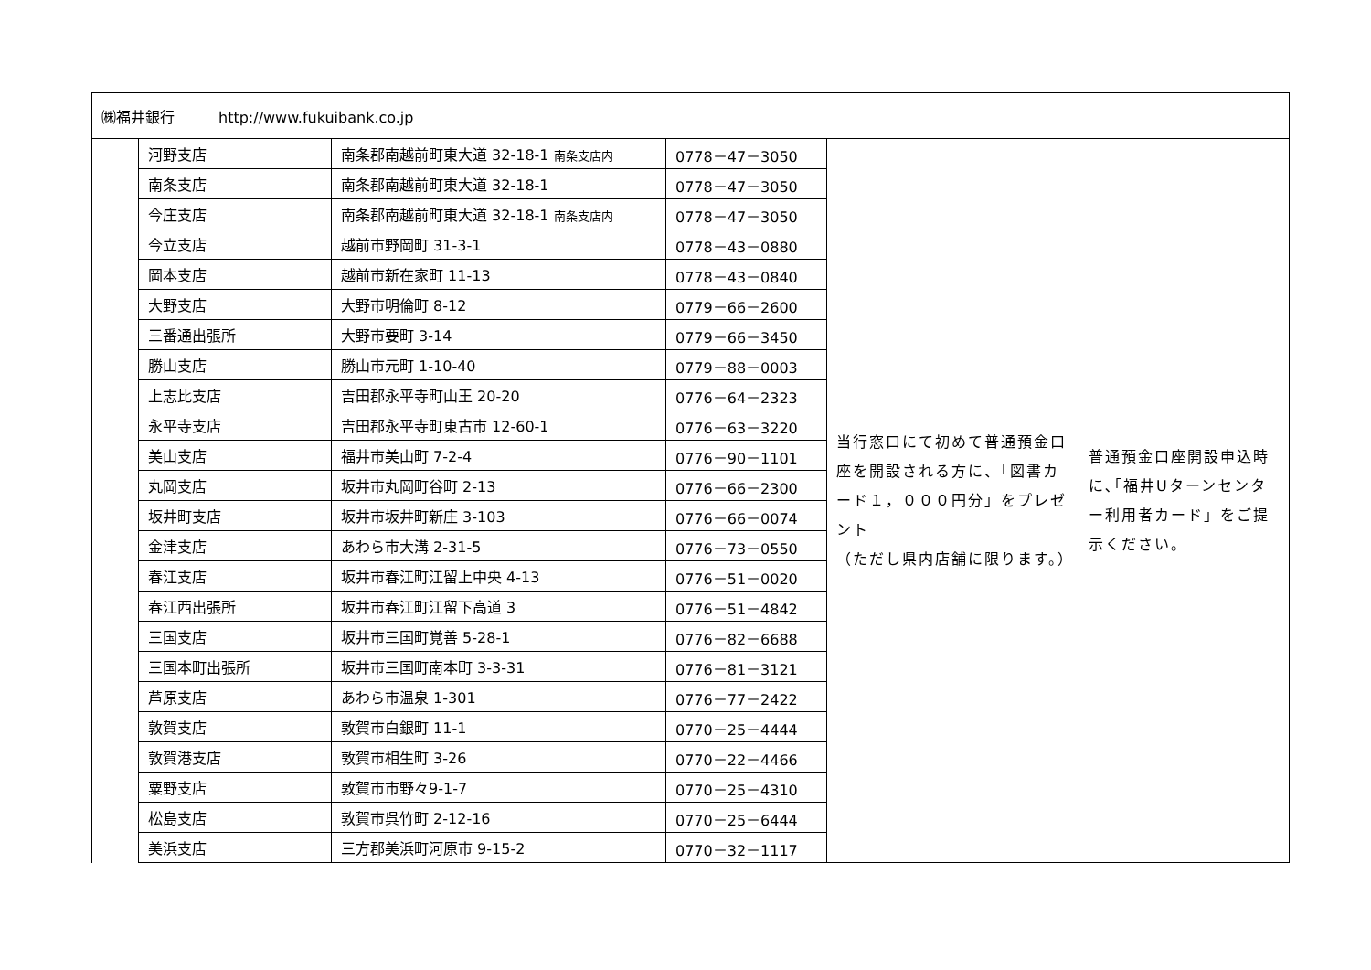| ㈱福井銀行 http://www.fukuibank.co.jp | | | | | |
| | 河野支店 | 南条郡南越前町東大道 32-18-1 南条支店内 | 0778－47－3050 | 当行窓口にて初めて普通預金口座を開設される方に、「図書カード１，０００円分」をプレゼント （ただし県内店舗に限ります。） | 普通預金口座開設申込時に､｢福井Uターンセンター利用者カード」をご提示ください。 |
| | 南条支店 | 南条郡南越前町東大道 32-18-1 | 0778－47－3050 | | |
| | 今庄支店 | 南条郡南越前町東大道 32-18-1 南条支店内 | 0778－47－3050 | | |
| | 今立支店 | 越前市野岡町 31-3-1 | 0778－43－0880 | | |
| | 岡本支店 | 越前市新在家町 11-13 | 0778－43－0840 | | |
| | 大野支店 | 大野市明倫町 8-12 | 0779－66－2600 | | |
| | 三番通出張所 | 大野市要町 3-14 | 0779－66－3450 | | |
| | 勝山支店 | 勝山市元町 1-10-40 | 0779－88－0003 | | |
| | 上志比支店 | 吉田郡永平寺町山王 20-20 | 0776－64－2323 | | |
| | 永平寺支店 | 吉田郡永平寺町東古市 12-60-1 | 0776－63－3220 | | |
| | 美山支店 | 福井市美山町 7-2-4 | 0776－90－1101 | | |
| | 丸岡支店 | 坂井市丸岡町谷町 2-13 | 0776－66－2300 | | |
| | 坂井町支店 | 坂井市坂井町新庄 3-103 | 0776－66－0074 | | |
| | 金津支店 | あわら市大溝 2-31-5 | 0776－73－0550 | | |
| | 春江支店 | 坂井市春江町江留上中央 4-13 | 0776－51－0020 | | |
| | 春江西出張所 | 坂井市春江町江留下高道 3 | 0776－51－4842 | | |
| | 三国支店 | 坂井市三国町覚善 5-28-1 | 0776－82－6688 | | |
| | 三国本町出張所 | 坂井市三国町南本町 3-3-31 | 0776－81－3121 | | |
| | 芦原支店 | あわら市温泉 1-301 | 0776－77－2422 | | |
| | 敦賀支店 | 敦賀市白銀町 11-1 | 0770－25－4444 | | |
| | 敦賀港支店 | 敦賀市相生町 3-26 | 0770－22－4466 | | |
| | 粟野支店 | 敦賀市市野々9-1-7 | 0770－25－4310 | | |
| | 松島支店 | 敦賀市呉竹町 2-12-16 | 0770－25－6444 | | |
| | 美浜支店 | 三方郡美浜町河原市 9-15-2 | 0770－32－1117 | | |